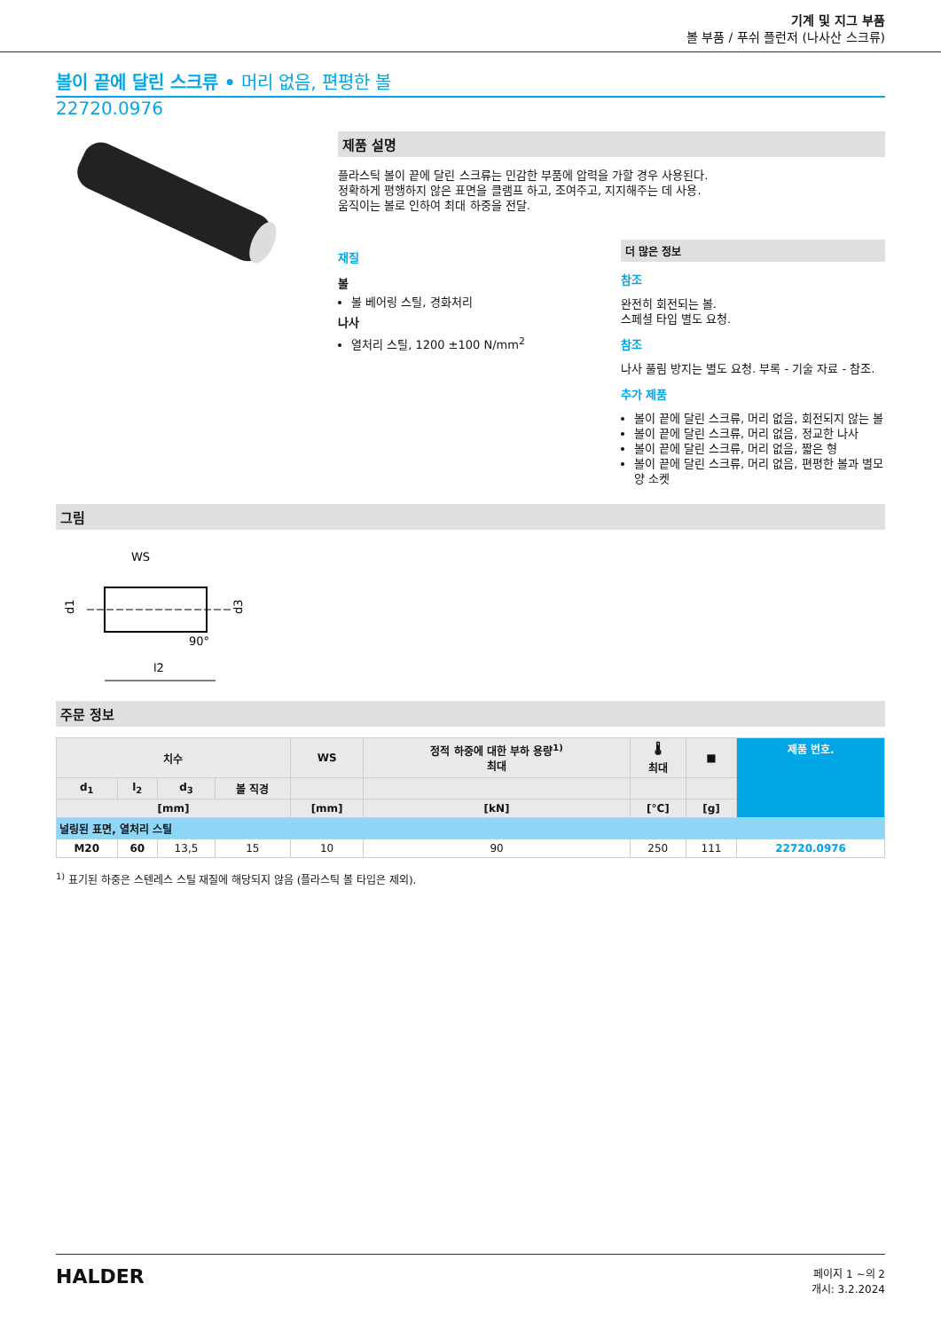기계 및 지그 부품
볼 부품 / 푸쉬 플런저 (나사산 스크류)
볼이 끝에 달린 스크류 • 머리 없음, 편평한 볼
22720.0976
제품 설명
플라스틱 볼이 끝에 달린 스크류는 민감한 부품에 압력을 가할 경우 사용된다.
정확하게 평행하지 않은 표면을 클램프 하고, 조여주고, 지지해주는 데 사용.
움직이는 볼로 인하여 최대 하중을 전달.
재질
볼
볼 베어링 스틸, 경화처리
나사
열처리 스틸, 1200 ±100 N/mm<sup>2</sup>
더 많은 정보
참조
완전히 회전되는 볼.
스페셜 타입 별도 요청.
참조
나사 풀림 방지는 별도 요청. 부록 - 기술 자료 - 참조.
추가 제품
볼이 끝에 달린 스크류, 머리 없음, 회전되지 않는 볼
볼이 끝에 달린 스크류, 머리 없음, 정교한 나사
볼이 끝에 달린 스크류, 머리 없음, 짧은 형
볼이 끝에 달린 스크류, 머리 없음, 편평한 볼과 별모양 소켓
그림
WS
d1
d3
l2
90°
주문 정보
| 치수 | | | | WS | 정적 하중에 대한 부하 용량<sup>1)</sup> 최대 | 🌡 최대 | ■ | 제품 번호. |
| --- | --- | --- | --- | --- | --- | --- | --- | --- |
| d<sub>1</sub> | l<sub>2</sub> | d<sub>3</sub> | 볼 직경 | | | | | |
| [mm] | | | | [mm] | [kN] | [°C] | [g] | |
| 널링된 표면, 열처리 스틸 | | | | | | | | |
| M20 | 60 | 13,5 | 15 | 10 | 90 | 250 | 111 | 22720.0976 |
<sup>1)</sup> 표기된 하중은 스텐레스 스틸 재질에 해당되지 않음 (플라스틱 볼 타입은 제외).
HALDER
페이지 1 ~의 2
개시: 3.2.2024